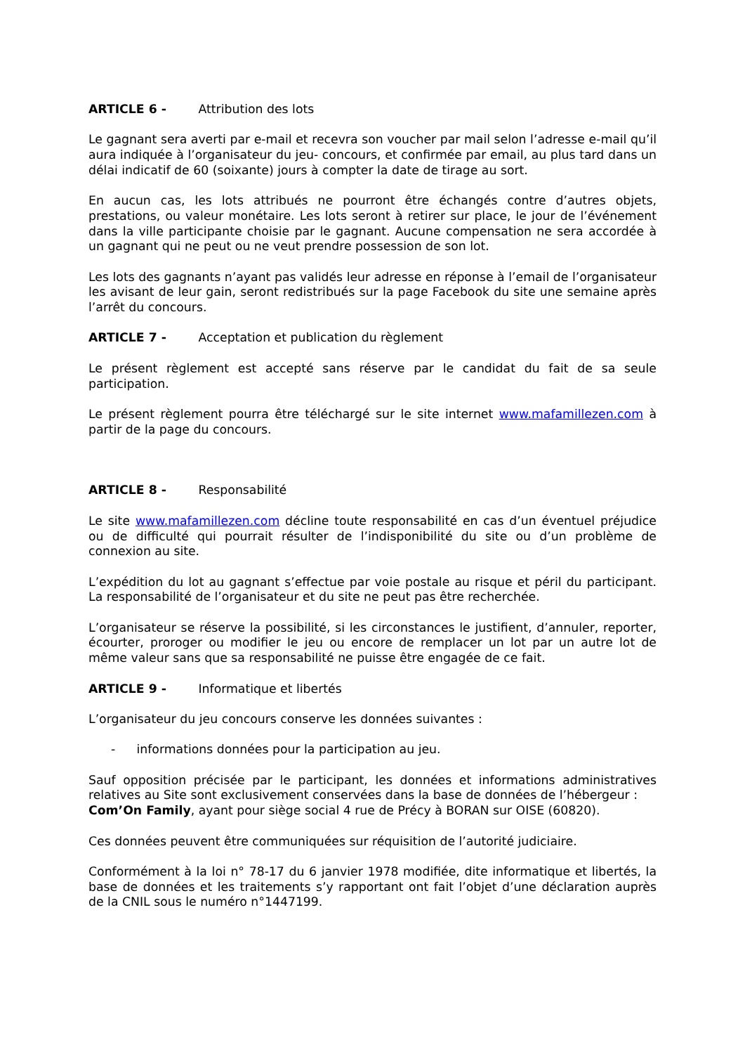ARTICLE 6 - Attribution des lots
Le gagnant sera averti par e-mail et recevra son voucher par mail selon l’adresse e-mail qu’il aura indiquée à l’organisateur du jeu- concours, et confirmée par email, au plus tard dans un délai indicatif de 60 (soixante) jours à compter la date de tirage au sort.
En aucun cas, les lots attribués ne pourront être échangés contre d’autres objets, prestations, ou valeur monétaire. Les lots seront à retirer sur place, le jour de l’événement dans la ville participante choisie par le gagnant. Aucune compensation ne sera accordée à un gagnant qui ne peut ou ne veut prendre possession de son lot.
Les lots des gagnants n’ayant pas validés leur adresse en réponse à l’email de l’organisateur les avisant de leur gain, seront redistribués sur la page Facebook du site une semaine après l’arrêt du concours.
ARTICLE 7 - Acceptation et publication du règlement
Le présent règlement est accepté sans réserve par le candidat du fait de sa seule participation.
Le présent règlement pourra être téléchargé sur le site internet www.mafamillezen.com à partir de la page du concours.
ARTICLE 8 - Responsabilité
Le site www.mafamillezen.com décline toute responsabilité en cas d’un éventuel préjudice ou de difficulté qui pourrait résulter de l’indisponibilité du site ou d’un problème de connexion au site.
L’expédition du lot au gagnant s’effectue par voie postale au risque et péril du participant. La responsabilité de l’organisateur et du site ne peut pas être recherchée.
L’organisateur se réserve la possibilité, si les circonstances le justifient, d’annuler, reporter, écourter, proroger ou modifier le jeu ou encore de remplacer un lot par un autre lot de même valeur sans que sa responsabilité ne puisse être engagée de ce fait.
ARTICLE 9 - Informatique et libertés
L’organisateur du jeu concours conserve les données suivantes :
- informations données pour la participation au jeu.
Sauf opposition précisée par le participant, les données et informations administratives relatives au Site sont exclusivement conservées dans la base de données de l’hébergeur :
Com’On Family, ayant pour siège social 4 rue de Précy à BORAN sur OISE (60820).
Ces données peuvent être communiquées sur réquisition de l’autorité judiciaire.
Conformément à la loi n° 78-17 du 6 janvier 1978 modifiée, dite informatique et libertés, la base de données et les traitements s’y rapportant ont fait l’objet d’une déclaration auprès de la CNIL sous le numéro n°1447199.